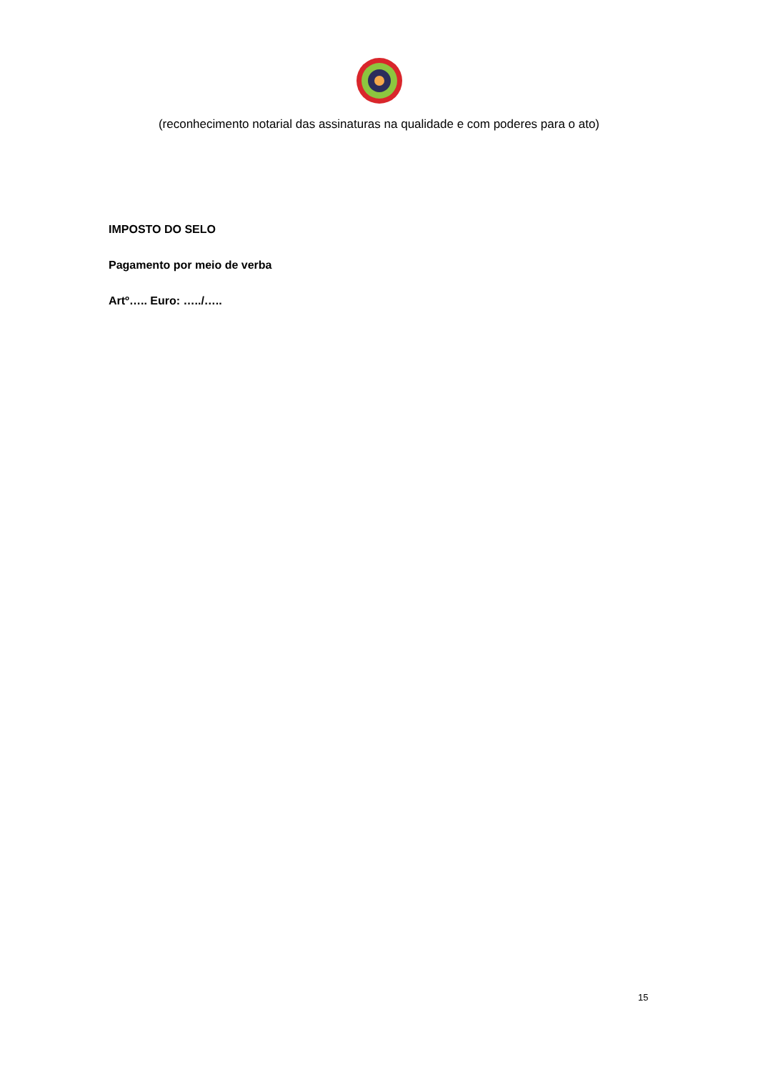(reconhecimento notarial das assinaturas na qualidade e com poderes para o ato)
IMPOSTO DO SELO
Pagamento por meio de verba
Artº….. Euro: …../…..
15